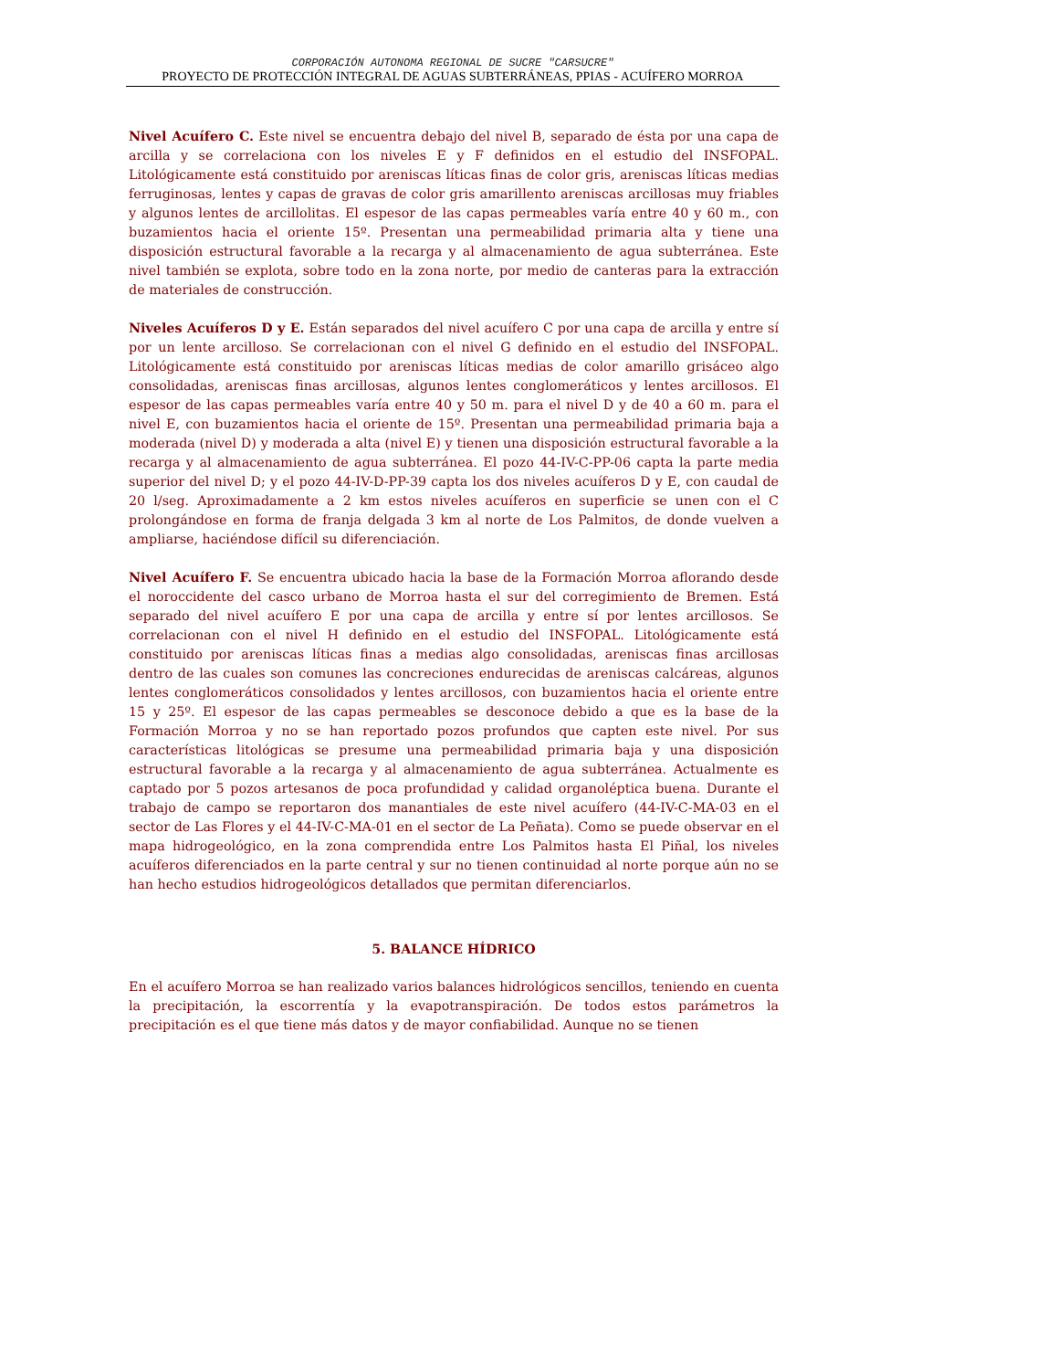CORPORACIÓN AUTONOMA REGIONAL DE SUCRE "CARSUCRE"
PROYECTO DE PROTECCIÓN INTEGRAL DE AGUAS SUBTERRÁNEAS, PPIAS - ACUÍFERO MORROA
Nivel Acuífero C. Este nivel se encuentra debajo del nivel B, separado de ésta por una capa de arcilla y se correlaciona con los niveles E y F definidos en el estudio del INSFOPAL. Litológicamente está constituido por areniscas líticas finas de color gris, areniscas líticas medias ferruginosas, lentes y capas de gravas de color gris amarillento areniscas arcillosas muy friables y algunos lentes de arcillolitas. El espesor de las capas permeables varía entre 40 y 60 m., con buzamientos hacia el oriente 15º. Presentan una permeabilidad primaria alta y tiene una disposición estructural favorable a la recarga y al almacenamiento de agua subterránea. Este nivel también se explota, sobre todo en la zona norte, por medio de canteras para la extracción de materiales de construcción.
Niveles Acuíferos D y E. Están separados del nivel acuífero C por una capa de arcilla y entre sí por un lente arcilloso. Se correlacionan con el nivel G definido en el estudio del INSFOPAL. Litológicamente está constituido por areniscas líticas medias de color amarillo grisáceo algo consolidadas, areniscas finas arcillosas, algunos lentes conglomeráticos y lentes arcillosos. El espesor de las capas permeables varía entre 40 y 50 m. para el nivel D y de 40 a 60 m. para el nivel E, con buzamientos hacia el oriente de 15º. Presentan una permeabilidad primaria baja a moderada (nivel D) y moderada a alta (nivel E) y tienen una disposición estructural favorable a la recarga y al almacenamiento de agua subterránea. El pozo 44-IV-C-PP-06 capta la parte media superior del nivel D; y el pozo 44-IV-D-PP-39 capta los dos niveles acuíferos D y E, con caudal de 20 l/seg. Aproximadamente a 2 km estos niveles acuíferos en superficie se unen con el C prolongándose en forma de franja delgada 3 km al norte de Los Palmitos, de donde vuelven a ampliarse, haciéndose difícil su diferenciación.
Nivel Acuífero F. Se encuentra ubicado hacia la base de la Formación Morroa aflorando desde el noroccidente del casco urbano de Morroa hasta el sur del corregimiento de Bremen. Está separado del nivel acuífero E por una capa de arcilla y entre sí por lentes arcillosos. Se correlacionan con el nivel H definido en el estudio del INSFOPAL. Litológicamente está constituido por areniscas líticas finas a medias algo consolidadas, areniscas finas arcillosas dentro de las cuales son comunes las concreciones endurecidas de areniscas calcáreas, algunos lentes conglomeráticos consolidados y lentes arcillosos, con buzamientos hacia el oriente entre 15 y 25º. El espesor de las capas permeables se desconoce debido a que es la base de la Formación Morroa y no se han reportado pozos profundos que capten este nivel. Por sus características litológicas se presume una permeabilidad primaria baja y una disposición estructural favorable a la recarga y al almacenamiento de agua subterránea. Actualmente es captado por 5 pozos artesanos de poca profundidad y calidad organoléptica buena. Durante el trabajo de campo se reportaron dos manantiales de este nivel acuífero (44-IV-C-MA-03 en el sector de Las Flores y el 44-IV-C-MA-01 en el sector de La Peñata). Como se puede observar en el mapa hidrogeológico, en la zona comprendida entre Los Palmitos hasta El Piñal, los niveles acuíferos diferenciados en la parte central y sur no tienen continuidad al norte porque aún no se han hecho estudios hidrogeológicos detallados que permitan diferenciarlos.
5. BALANCE HÍDRICO
En el acuífero Morroa se han realizado varios balances hidrológicos sencillos, teniendo en cuenta la precipitación, la escorrentía y la evapotranspiración. De todos estos parámetros la precipitación es el que tiene más datos y de mayor confiabilidad. Aunque no se tienen